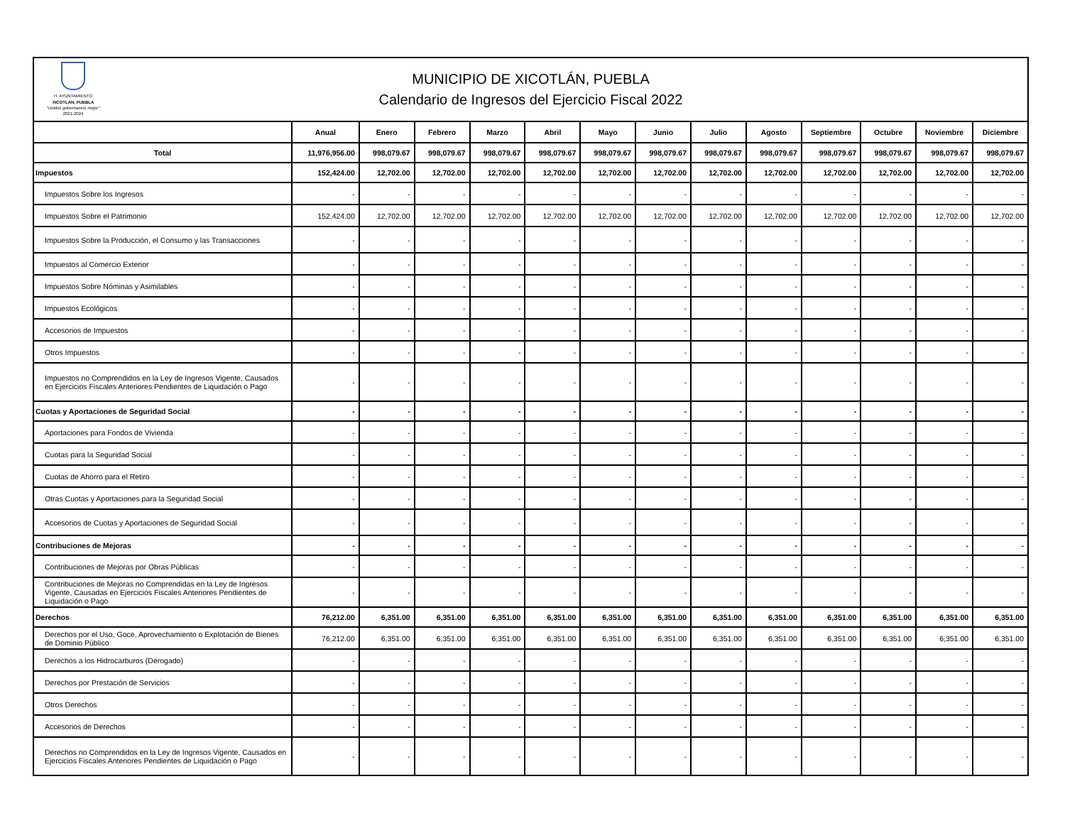H. AYUNTAMIENTO
XICOTLÁN, PUEBLA
"Unidos gobernamos mejor"
2021-2024
MUNICIPIO DE XICOTLÁN, PUEBLA
Calendario de Ingresos del Ejercicio Fiscal 2022
| | Anual | Enero | Febrero | Marzo | Abril | Mayo | Junio | Julio | Agosto | Septiembre | Octubre | Noviembre | Diciembre |
| --- | --- | --- | --- | --- | --- | --- | --- | --- | --- | --- | --- | --- | --- |
| Total | 11,976,956.00 | 998,079.67 | 998,079.67 | 998,079.67 | 998,079.67 | 998,079.67 | 998,079.67 | 998,079.67 | 998,079.67 | 998,079.67 | 998,079.67 | 998,079.67 | 998,079.67 |
| Impuestos | 152,424.00 | 12,702.00 | 12,702.00 | 12,702.00 | 12,702.00 | 12,702.00 | 12,702.00 | 12,702.00 | 12,702.00 | 12,702.00 | 12,702.00 | 12,702.00 | 12,702.00 |
| Impuestos Sobre los Ingresos | - | - | - | - | - | - | - | - | - | - | - | - | - |
| Impuestos Sobre el Patrimonio | 152,424.00 | 12,702.00 | 12,702.00 | 12,702.00 | 12,702.00 | 12,702.00 | 12,702.00 | 12,702.00 | 12,702.00 | 12,702.00 | 12,702.00 | 12,702.00 | 12,702.00 |
| Impuestos Sobre la Producción, el Consumo y las Transacciones | - | - | - | - | - | - | - | - | - | - | - | - | - |
| Impuestos al Comercio Exterior | - | - | - | - | - | - | - | - | - | - | - | - | - |
| Impuestos Sobre Nóminas y Asimilables | - | - | - | - | - | - | - | - | - | - | - | - | - |
| Impuestos Ecológicos | - | - | - | - | - | - | - | - | - | - | - | - | - |
| Accesorios de Impuestos | - | - | - | - | - | - | - | - | - | - | - | - | - |
| Otros Impuestos | - | - | - | - | - | - | - | - | - | - | - | - | - |
| Impuestos no Comprendidos en la Ley de Ingresos Vigente, Causados en Ejercicios Fiscales Anteriores Pendientes de Liquidación o Pago | - | - | - | - | - | - | - | - | - | - | - | - | - |
| Cuotas y Aportaciones de Seguridad Social | - | - | - | - | - | - | - | - | - | - | - | - | - |
| Aportaciones para Fondos de Vivienda | - | - | - | - | - | - | - | - | - | - | - | - | - |
| Cuotas para la Seguridad Social | - | - | - | - | - | - | - | - | - | - | - | - | - |
| Cuotas de Ahorro para el Retiro | - | - | - | - | - | - | - | - | - | - | - | - | - |
| Otras Cuotas y Aportaciones para la Seguridad Social | - | - | - | - | - | - | - | - | - | - | - | - | - |
| Accesorios de Cuotas y Aportaciones de Seguridad Social | - | - | - | - | - | - | - | - | - | - | - | - | - |
| Contribuciones de Mejoras | - | - | - | - | - | - | - | - | - | - | - | - | - |
| Contribuciones de Mejoras por Obras Públicas | - | - | - | - | - | - | - | - | - | - | - | - | - |
| Contribuciones de Mejoras no Comprendidas en la Ley de Ingresos Vigente, Causadas en Ejercicios Fiscales Anteriores Pendientes de Liquidación o Pago | - | - | - | - | - | - | - | - | - | - | - | - | - |
| Derechos | 76,212.00 | 6,351.00 | 6,351.00 | 6,351.00 | 6,351.00 | 6,351.00 | 6,351.00 | 6,351.00 | 6,351.00 | 6,351.00 | 6,351.00 | 6,351.00 | 6,351.00 |
| Derechos por el Uso, Goce, Aprovechamiento o Explotación de Bienes de Dominio Público | 76,212.00 | 6,351.00 | 6,351.00 | 6,351.00 | 6,351.00 | 6,351.00 | 6,351.00 | 6,351.00 | 6,351.00 | 6,351.00 | 6,351.00 | 6,351.00 | 6,351.00 |
| Derechos a los Hidrocarburos (Derogado) | - | - | - | - | - | - | - | - | - | - | - | - | - |
| Derechos por Prestación de Servicios | - | - | - | - | - | - | - | - | - | - | - | - | - |
| Otros Derechos | - | - | - | - | - | - | - | - | - | - | - | - | - |
| Accesorios de Derechos | - | - | - | - | - | - | - | - | - | - | - | - | - |
| Derechos no Comprendidos en la Ley de Ingresos Vigente, Causados en Ejercicios Fiscales Anteriores Pendientes de Liquidación o Pago | - | - | - | - | - | - | - | - | - | - | - | - | - |